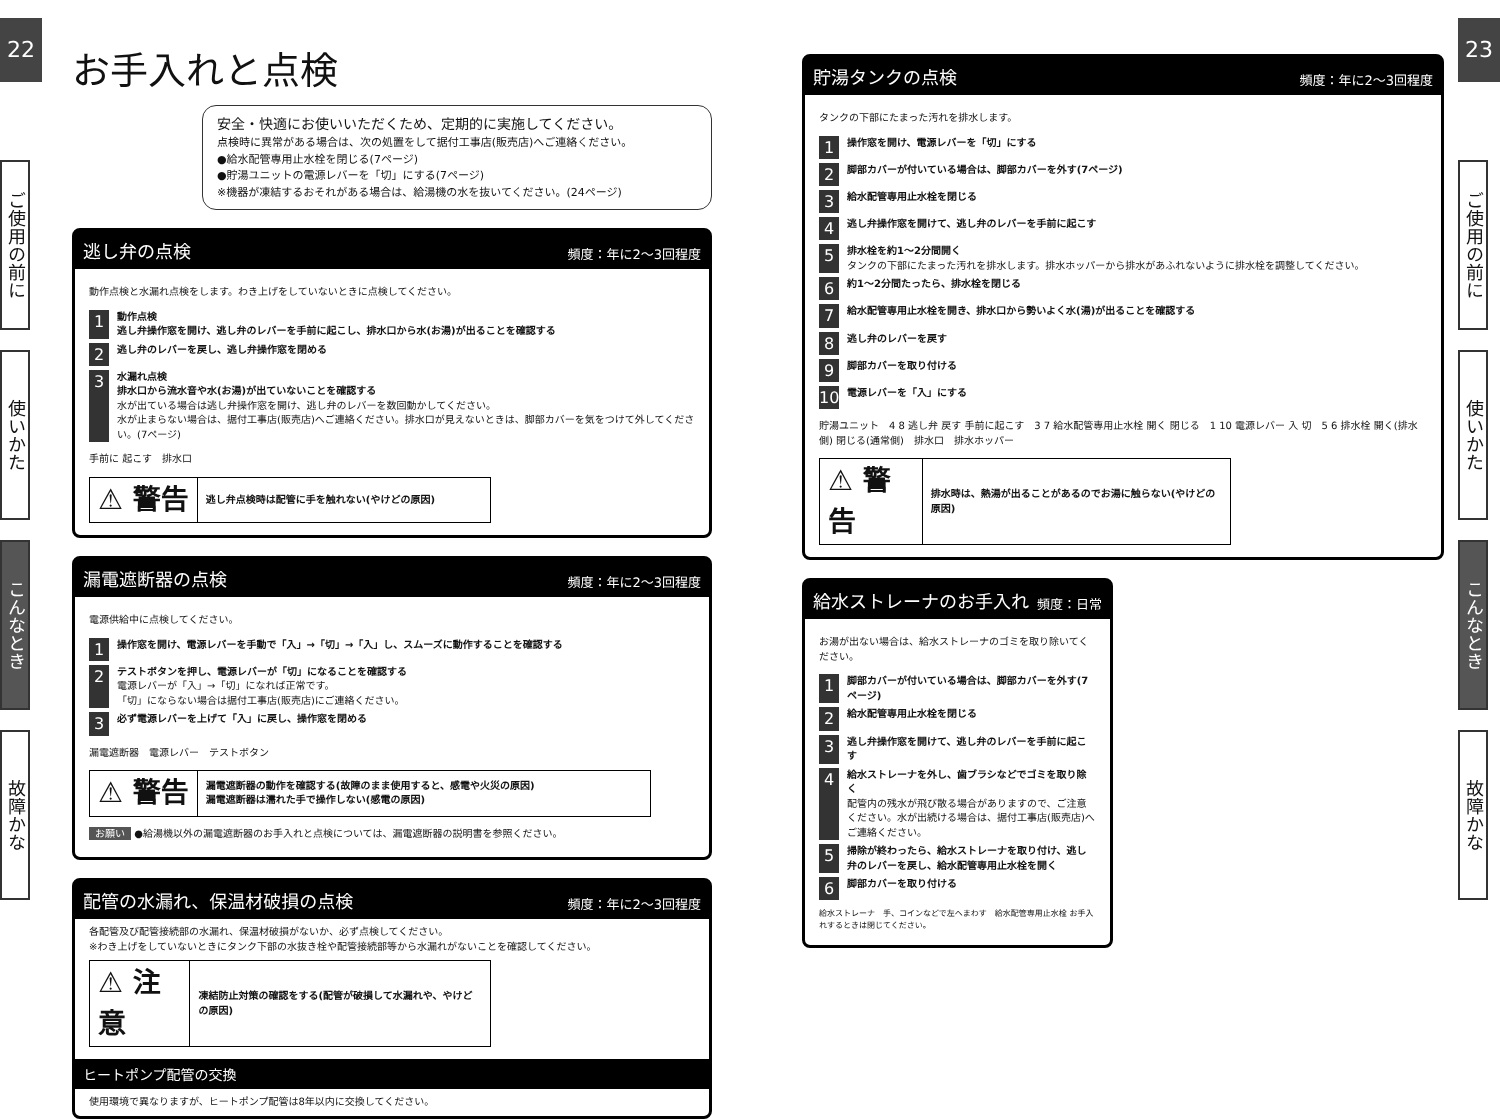22 23
ご使用の前に
使いかた
こんなとき
故障かな
ご使用の前に
使いかた
こんなとき
故障かな
お手入れと点検
安全・快適にお使いいただくため、定期的に実施してください。
点検時に異常がある場合は、次の処置をして据付工事店(販売店)へご連絡ください。
●給水配管専用止水栓を閉じる(7ページ)
●貯湯ユニットの電源レバーを「切」にする(7ページ)
※機器が凍結するおそれがある場合は、給湯機の水を抜いてください。(24ページ)
逃し弁の点検 頻度：年に2〜3回程度
動作点検と水漏れ点検をします。わき上げをしていないときに点検してください。
1
動作点検
逃し弁操作窓を開け、逃し弁のレバーを手前に起こし、排水口から水(お湯)が出ることを確認する
2
逃し弁のレバーを戻し、逃し弁操作窓を閉める
3
水漏れ点検
排水口から流水音や水(お湯)が出ていないことを確認する
水が出ている場合は逃し弁操作窓を開け、逃し弁のレバーを数回動かしてください。
水が止まらない場合は、据付工事店(販売店)へご連絡ください。排水口が見えないときは、脚部カバーを気をつけて外してください。(7ページ)
手前に 起こす　排水口
⚠ 警告
逃し弁点検時は配管に手を触れない(やけどの原因)
漏電遮断器の点検 頻度：年に2〜3回程度
電源供給中に点検してください。
1
操作窓を開け、電源レバーを手動で「入」→「切」→「入」し、スムーズに動作することを確認する
2
テストボタンを押し、電源レバーが「切」になることを確認する
電源レバーが「入」→「切」になれば正常です。
「切」にならない場合は据付工事店(販売店)にご連絡ください。
3
必ず電源レバーを上げて「入」に戻し、操作窓を閉める
漏電遮断器　電源レバー　テストボタン
⚠ 警告
漏電遮断器の動作を確認する(故障のまま使用すると、感電や火災の原因)
漏電遮断器は濡れた手で操作しない(感電の原因)
お願い ●給湯機以外の漏電遮断器のお手入れと点検については、漏電遮断器の説明書を参照ください。
配管の水漏れ、保温材破損の点検 頻度：年に2〜3回程度
各配管及び配管接続部の水漏れ、保温材破損がないか、必ず点検してください。
※わき上げをしていないときにタンク下部の水抜き栓や配管接続部等から水漏れがないことを確認してください。
⚠ 注意
凍結防止対策の確認をする(配管が破損して水漏れや、やけどの原因)
ヒートポンプ配管の交換
使用環境で異なりますが、ヒートポンプ配管は8年以内に交換してください。
貯湯タンクの点検 頻度：年に2〜3回程度
タンクの下部にたまった汚れを排水します。
1
操作窓を開け、電源レバーを「切」にする
2
脚部カバーが付いている場合は、脚部カバーを外す(7ページ)
3
給水配管専用止水栓を閉じる
4
逃し弁操作窓を開けて、逃し弁のレバーを手前に起こす
5
排水栓を約1〜2分間開く
タンクの下部にたまった汚れを排水します。排水ホッパーから排水があふれないように排水栓を調整してください。
6
約1〜2分間たったら、排水栓を閉じる
7
給水配管専用止水栓を開き、排水口から勢いよく水(湯)が出ることを確認する
8
逃し弁のレバーを戻す
9
脚部カバーを取り付ける
10
電源レバーを「入」にする
貯湯ユニット　4 8 逃し弁 戻す 手前に起こす　3 7 給水配管専用止水栓 開く 閉じる　1 10 電源レバー 入 切　5 6 排水栓 開く(排水側) 閉じる(通常側)　排水口　排水ホッパー
⚠ 警告
排水時は、熱湯が出ることがあるのでお湯に触らない(やけどの原因)
給水ストレーナのお手入れ 頻度：日常
お湯が出ない場合は、給水ストレーナのゴミを取り除いてください。
1
脚部カバーが付いている場合は、脚部カバーを外す(7ページ)
2
給水配管専用止水栓を閉じる
3
逃し弁操作窓を開けて、逃し弁のレバーを手前に起こす
4
給水ストレーナを外し、歯ブラシなどでゴミを取り除く
配管内の残水が飛び散る場合がありますので、ご注意ください。水が出続ける場合は、据付工事店(販売店)へご連絡ください。
5
掃除が終わったら、給水ストレーナを取り付け、逃し弁のレバーを戻し、給水配管専用止水栓を開く
6
脚部カバーを取り付ける
給水ストレーナ　手、コインなどで左へまわす　給水配管専用止水栓 お手入れするときは閉じてください。